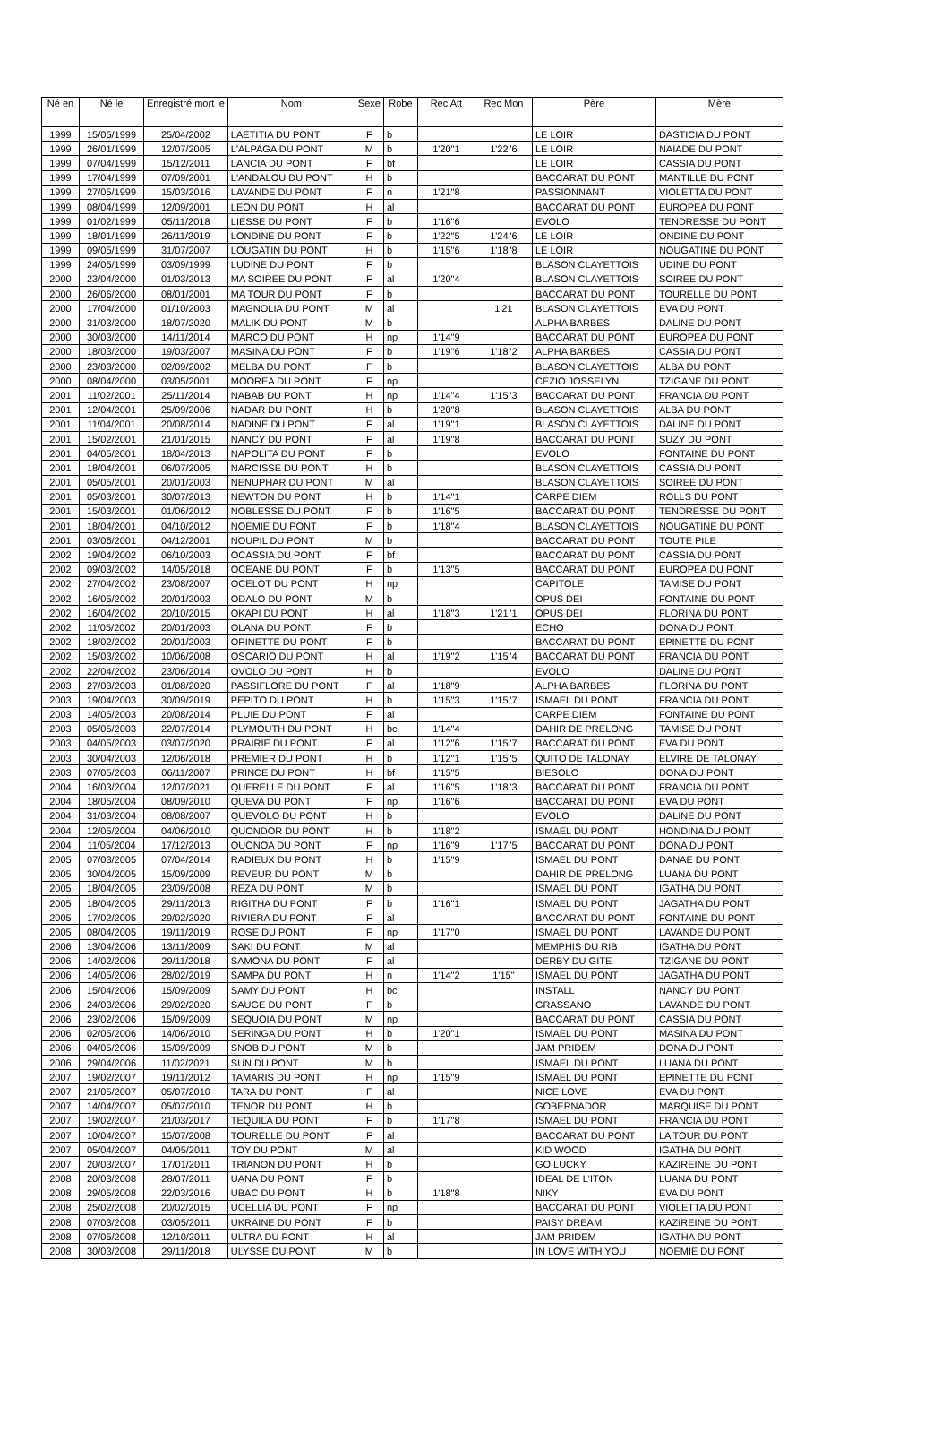| Né en | Né le | Enregistré mort le | Nom | Sexe | Robe | Rec Att | Rec Mon | Père | Mère |
| --- | --- | --- | --- | --- | --- | --- | --- | --- | --- |
| 1999 | 15/05/1999 | 25/04/2002 | LAETITIA DU PONT | F | b | | | LE LOIR | DASTICIA DU PONT |
| 1999 | 26/01/1999 | 12/07/2005 | L'ALPAGA DU PONT | M | b | 1'20"1 | 1'22"6 | LE LOIR | NAIADE DU PONT |
| 1999 | 07/04/1999 | 15/12/2011 | LANCIA DU PONT | F | bf | | | LE LOIR | CASSIA DU PONT |
| 1999 | 17/04/1999 | 07/09/2001 | L'ANDALOU DU PONT | H | b | | | BACCARAT DU PONT | MANTILLE DU PONT |
| 1999 | 27/05/1999 | 15/03/2016 | LAVANDE DU PONT | F | n | 1'21"8 | | PASSIONNANT | VIOLETTA DU PONT |
| 1999 | 08/04/1999 | 12/09/2001 | LEON DU PONT | H | al | | | BACCARAT DU PONT | EUROPEA DU PONT |
| 1999 | 01/02/1999 | 05/11/2018 | LIESSE DU PONT | F | b | 1'16"6 | | EVOLO | TENDRESSE DU PONT |
| 1999 | 18/01/1999 | 26/11/2019 | LONDINE DU PONT | F | b | 1'22"5 | 1'24"6 | LE LOIR | ONDINE DU PONT |
| 1999 | 09/05/1999 | 31/07/2007 | LOUGATIN DU PONT | H | b | 1'15"6 | 1'18"8 | LE LOIR | NOUGATINE DU PONT |
| 1999 | 24/05/1999 | 03/09/1999 | LUDINE DU PONT | F | b | | | BLASON CLAYETTOIS | UDINE DU PONT |
| 2000 | 23/04/2000 | 01/03/2013 | MA SOIREE DU PONT | F | al | 1'20"4 | | BLASON CLAYETTOIS | SOIREE DU PONT |
| 2000 | 26/06/2000 | 08/01/2001 | MA TOUR DU PONT | F | b | | | BACCARAT DU PONT | TOURELLE DU PONT |
| 2000 | 17/04/2000 | 01/10/2003 | MAGNOLIA DU PONT | M | al | | 1'21 | BLASON CLAYETTOIS | EVA DU PONT |
| 2000 | 31/03/2000 | 18/07/2020 | MALIK DU PONT | M | b | | | ALPHA BARBES | DALINE DU PONT |
| 2000 | 30/03/2000 | 14/11/2014 | MARCO DU PONT | H | np | 1'14"9 | | BACCARAT DU PONT | EUROPEA DU PONT |
| 2000 | 18/03/2000 | 19/03/2007 | MASINA DU PONT | F | b | 1'19"6 | 1'18"2 | ALPHA BARBES | CASSIA DU PONT |
| 2000 | 23/03/2000 | 02/09/2002 | MELBA DU PONT | F | b | | | BLASON CLAYETTOIS | ALBA DU PONT |
| 2000 | 08/04/2000 | 03/05/2001 | MOOREA DU PONT | F | np | | | CEZIO JOSSELYN | TZIGANE DU PONT |
| 2001 | 11/02/2001 | 25/11/2014 | NABAB DU PONT | H | np | 1'14"4 | 1'15"3 | BACCARAT DU PONT | FRANCIA DU PONT |
| 2001 | 12/04/2001 | 25/09/2006 | NADAR DU PONT | H | b | 1'20"8 | | BLASON CLAYETTOIS | ALBA DU PONT |
| 2001 | 11/04/2001 | 20/08/2014 | NADINE DU PONT | F | al | 1'19"1 | | BLASON CLAYETTOIS | DALINE DU PONT |
| 2001 | 15/02/2001 | 21/01/2015 | NANCY DU PONT | F | al | 1'19"8 | | BACCARAT DU PONT | SUZY DU PONT |
| 2001 | 04/05/2001 | 18/04/2013 | NAPOLITA DU PONT | F | b | | | EVOLO | FONTAINE DU PONT |
| 2001 | 18/04/2001 | 06/07/2005 | NARCISSE DU PONT | H | b | | | BLASON CLAYETTOIS | CASSIA DU PONT |
| 2001 | 05/05/2001 | 20/01/2003 | NENUPHAR DU PONT | M | al | | | BLASON CLAYETTOIS | SOIREE DU PONT |
| 2001 | 05/03/2001 | 30/07/2013 | NEWTON DU PONT | H | b | 1'14"1 | | CARPE DIEM | ROLLS DU PONT |
| 2001 | 15/03/2001 | 01/06/2012 | NOBLESSE DU PONT | F | b | 1'16"5 | | BACCARAT DU PONT | TENDRESSE DU PONT |
| 2001 | 18/04/2001 | 04/10/2012 | NOEMIE DU PONT | F | b | 1'18"4 | | BLASON CLAYETTOIS | NOUGATINE DU PONT |
| 2001 | 03/06/2001 | 04/12/2001 | NOUPIL DU PONT | M | b | | | BACCARAT DU PONT | TOUTE PILE |
| 2002 | 19/04/2002 | 06/10/2003 | OCASSIA DU PONT | F | bf | | | BACCARAT DU PONT | CASSIA DU PONT |
| 2002 | 09/03/2002 | 14/05/2018 | OCEANE DU PONT | F | b | 1'13"5 | | BACCARAT DU PONT | EUROPEA DU PONT |
| 2002 | 27/04/2002 | 23/08/2007 | OCELOT DU PONT | H | np | | | CAPITOLE | TAMISE DU PONT |
| 2002 | 16/05/2002 | 20/01/2003 | ODALO DU PONT | M | b | | | OPUS DEI | FONTAINE DU PONT |
| 2002 | 16/04/2002 | 20/10/2015 | OKAPI DU PONT | H | al | 1'18"3 | 1'21"1 | OPUS DEI | FLORINA DU PONT |
| 2002 | 11/05/2002 | 20/01/2003 | OLANA DU PONT | F | b | | | ECHO | DONA DU PONT |
| 2002 | 18/02/2002 | 20/01/2003 | OPINETTE DU PONT | F | b | | | BACCARAT DU PONT | EPINETTE DU PONT |
| 2002 | 15/03/2002 | 10/06/2008 | OSCARIO DU PONT | H | al | 1'19"2 | 1'15"4 | BACCARAT DU PONT | FRANCIA DU PONT |
| 2002 | 22/04/2002 | 23/06/2014 | OVOLO DU PONT | H | b | | | EVOLO | DALINE DU PONT |
| 2003 | 27/03/2003 | 01/08/2020 | PASSIFLORE DU PONT | F | al | 1'18"9 | | ALPHA BARBES | FLORINA DU PONT |
| 2003 | 19/04/2003 | 30/09/2019 | PEPITO DU PONT | H | b | 1'15"3 | 1'15"7 | ISMAEL DU PONT | FRANCIA DU PONT |
| 2003 | 14/05/2003 | 20/08/2014 | PLUIE DU PONT | F | al | | | CARPE DIEM | FONTAINE DU PONT |
| 2003 | 05/05/2003 | 22/07/2014 | PLYMOUTH DU PONT | H | bc | 1'14"4 | | DAHIR DE PRELONG | TAMISE DU PONT |
| 2003 | 04/05/2003 | 03/07/2020 | PRAIRIE DU PONT | F | al | 1'12"6 | 1'15"7 | BACCARAT DU PONT | EVA DU PONT |
| 2003 | 30/04/2003 | 12/06/2018 | PREMIER DU PONT | H | b | 1'12"1 | 1'15"5 | QUITO DE TALONAY | ELVIRE DE TALONAY |
| 2003 | 07/05/2003 | 06/11/2007 | PRINCE DU PONT | H | bf | 1'15"5 | | BIESOLO | DONA DU PONT |
| 2004 | 16/03/2004 | 12/07/2021 | QUERELLE DU PONT | F | al | 1'16"5 | 1'18"3 | BACCARAT DU PONT | FRANCIA DU PONT |
| 2004 | 18/05/2004 | 08/09/2010 | QUEVA DU PONT | F | np | 1'16"6 | | BACCARAT DU PONT | EVA DU PONT |
| 2004 | 31/03/2004 | 08/08/2007 | QUEVOLO DU PONT | H | b | | | EVOLO | DALINE DU PONT |
| 2004 | 12/05/2004 | 04/06/2010 | QUONDOR DU PONT | H | b | 1'18"2 | | ISMAEL DU PONT | HONDINA DU PONT |
| 2004 | 11/05/2004 | 17/12/2013 | QUONOA DU PONT | F | np | 1'16"9 | 1'17"5 | BACCARAT DU PONT | DONA DU PONT |
| 2005 | 07/03/2005 | 07/04/2014 | RADIEUX DU PONT | H | b | 1'15"9 | | ISMAEL DU PONT | DANAE DU PONT |
| 2005 | 30/04/2005 | 15/09/2009 | REVEUR DU PONT | M | b | | | DAHIR DE PRELONG | LUANA DU PONT |
| 2005 | 18/04/2005 | 23/09/2008 | REZA DU PONT | M | b | | | ISMAEL DU PONT | IGATHA DU PONT |
| 2005 | 18/04/2005 | 29/11/2013 | RIGITHA DU PONT | F | b | 1'16"1 | | ISMAEL DU PONT | JAGATHA DU PONT |
| 2005 | 17/02/2005 | 29/02/2020 | RIVIERA DU PONT | F | al | | | BACCARAT DU PONT | FONTAINE DU PONT |
| 2005 | 08/04/2005 | 19/11/2019 | ROSE DU PONT | F | np | 1'17"0 | | ISMAEL DU PONT | LAVANDE DU PONT |
| 2006 | 13/04/2006 | 13/11/2009 | SAKI DU PONT | M | al | | | MEMPHIS DU RIB | IGATHA DU PONT |
| 2006 | 14/02/2006 | 29/11/2018 | SAMONA DU PONT | F | al | | | DERBY DU GITE | TZIGANE DU PONT |
| 2006 | 14/05/2006 | 28/02/2019 | SAMPA DU PONT | H | n | 1'14"2 | 1'15" | ISMAEL DU PONT | JAGATHA DU PONT |
| 2006 | 15/04/2006 | 15/09/2009 | SAMY DU PONT | H | bc | | | INSTALL | NANCY DU PONT |
| 2006 | 24/03/2006 | 29/02/2020 | SAUGE DU PONT | F | b | | | GRASSANO | LAVANDE DU PONT |
| 2006 | 23/02/2006 | 15/09/2009 | SEQUOIA DU PONT | M | np | | | BACCARAT DU PONT | CASSIA DU PONT |
| 2006 | 02/05/2006 | 14/06/2010 | SERINGA DU PONT | H | b | 1'20"1 | | ISMAEL DU PONT | MASINA DU PONT |
| 2006 | 04/05/2006 | 15/09/2009 | SNOB DU PONT | M | b | | | JAM PRIDEM | DONA DU PONT |
| 2006 | 29/04/2006 | 11/02/2021 | SUN DU PONT | M | b | | | ISMAEL DU PONT | LUANA DU PONT |
| 2007 | 19/02/2007 | 19/11/2012 | TAMARIS DU PONT | H | np | 1'15"9 | | ISMAEL DU PONT | EPINETTE DU PONT |
| 2007 | 21/05/2007 | 05/07/2010 | TARA DU PONT | F | al | | | NICE LOVE | EVA DU PONT |
| 2007 | 14/04/2007 | 05/07/2010 | TENOR DU PONT | H | b | | | GOBERNADOR | MARQUISE DU PONT |
| 2007 | 19/02/2007 | 21/03/2017 | TEQUILA DU PONT | F | b | 1'17"8 | | ISMAEL DU PONT | FRANCIA DU PONT |
| 2007 | 10/04/2007 | 15/07/2008 | TOURELLE DU PONT | F | al | | | BACCARAT DU PONT | LA TOUR DU PONT |
| 2007 | 05/04/2007 | 04/05/2011 | TOY DU PONT | M | al | | | KID WOOD | IGATHA DU PONT |
| 2007 | 20/03/2007 | 17/01/2011 | TRIANON DU PONT | H | b | | | GO LUCKY | KAZIREINE DU PONT |
| 2008 | 20/03/2008 | 28/07/2011 | UANA DU PONT | F | b | | | IDEAL DE L'ITON | LUANA DU PONT |
| 2008 | 29/05/2008 | 22/03/2016 | UBAC DU PONT | H | b | 1'18"8 | | NIKY | EVA DU PONT |
| 2008 | 25/02/2008 | 20/02/2015 | UCELLIA DU PONT | F | np | | | BACCARAT DU PONT | VIOLETTA DU PONT |
| 2008 | 07/03/2008 | 03/05/2011 | UKRAINE DU PONT | F | b | | | PAISY DREAM | KAZIREINE DU PONT |
| 2008 | 07/05/2008 | 12/10/2011 | ULTRA DU PONT | H | al | | | JAM PRIDEM | IGATHA DU PONT |
| 2008 | 30/03/2008 | 29/11/2018 | ULYSSE DU PONT | M | b | | | IN LOVE WITH YOU | NOEMIE DU PONT |